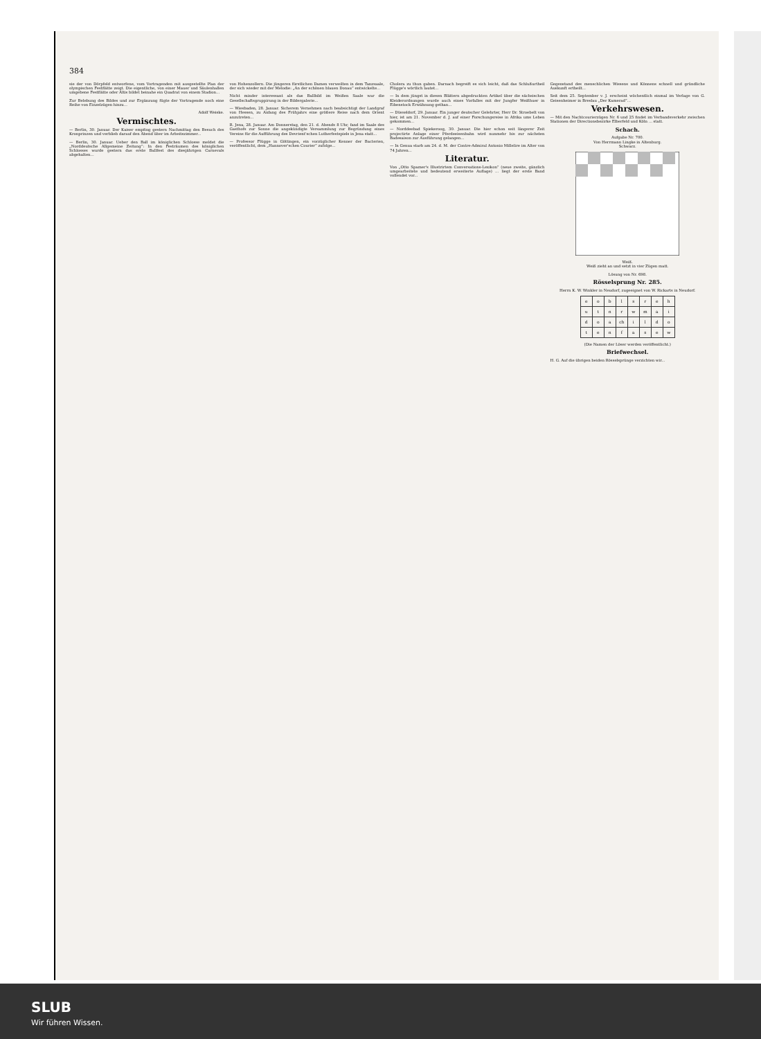384
sie der von Dörpfeld entworfene, vom Vortragenden mit ausgestellte Plan der olympischen Festflätte zeigt. Die eigentliche, von einer Mauer und Säulenhallen umgebene Festflätte oder Altis bildet beinahe ein Quadrat von einem Stadion...
Zur Belebung des Bildes und zur Ergänzung fügte der Vortragende noch eine Reihe von Einzelzügen hinzu...
Adolf Weiske.
Vermischtes.
— Berlin, 30. Januar. Der Kaiser empfing gestern Nachmittag den Besuch des Kronprinzen und verblieb darauf den Abend über im Arbeitszimmer...
— Berlin, 30. Januar. Ueber den Ball im königlichen Schlosse meldet die „Norddeutsche Allgemeine Zeitung“: In den Festräumen des königlichen Schlosses wurde gestern das erste Ballfest des diesjährigen Carnevals abgehalten...
von Hohenzollern. Die jüngeren fürstlichen Damen verweilten in dem Tanzsaale, der sich wieder mit der Melodie: „An der schönen blauen Donau“ entwickelte...
Nicht minder interessant als das Ballbild im Weißen Saale war die Gesellschaftsgruppirung in der Bildergalerie...
— Wiesbaden, 28. Januar. Sicherem Vernehmen nach beabsichtigt der Landgraf von Hessen, zu Anfang des Frühjahrs eine größere Reise nach dem Orient anzutreten...
R. Jena, 28. Januar. Am Donnerstag, den 21. d. Abends 8 Uhr, fand im Saale des Gasthofs zur Sonne die angekündigte Versammlung zur Begründung eines Vereins für die Aufführung des Devrient'schen Lutherfestspiels in Jena statt...
— Professor Flügge in Göttingen, ein vorzüglicher Kenner der Bacterien, veröffentlicht, dem „Hannover'schen Courier“ zufolge...
Cholera zu thun gaben. Darnach begreift es sich leicht, daß das Schlußurtheil Flügge's wörtlich lautet...
— In dem jüngst in diesen Blättern abgedruckten Artikel über die sächsischen Kleiderordnungen wurde auch eines Vorfalles mit der Jungfer Weißhuer in Eibenstock Erwähnung gethan...
— Düsseldorf, 29. Januar. Ein junger deutscher Gelehrter, Herr Dr. Stroebelt von hier, ist am 21. November d. J. auf einer Forschungsreise in Afrika ums Leben gekommen...
— Norddeebad Spiekeroog, 30. Januar. Die hier schon seit längerer Zeit projectirte Anlage einer Pferdeeisenbahn wird nunmehr bis zur nächsten Badesaison zur Ausführung gelangen...
— In Genua starb am 24. d. M. der Contre-Admiral Antonio Millelire im Alter von 74 Jahren...
Literatur.
Von „Otto Spamer's Illustrirtem Conversations-Lexikon“ (neue zweite, gänzlich umgearbeitete und bedeutend erweiterte Auflage) ... liegt der erste Band vollendet vor...
Gegenstand des menschlichen Wissens und Könnens schnell und gründliche Auskunft ertheilt...
Seit dem 25. September v. J. erscheint wöchentlich einmal im Verlage von G. Geisenheimer in Breslau „Der Kamerad“...
Verkehrswesen.
— Mit den Nachtcourierzügen Nr. 6 und 25 findet im Verbandsverkehr zwischen Stationen der Directionsbezirke Elberfeld und Köln ... statt.
Schach.
Aufgabe Nr. 700.
Von Herrmann Lingke in Altenburg.
Schwarz.
Weiß.
Weiß zieht an und setzt in vier Zügen matt.
Lösung von Nr. 698.
Rösselsprung Nr. 285.
Herrn K. W. Winkler in Neudorf, zugeeignet von W. Rickarts in Neudorf.
| e | o | b | l | s | r | e | h |
| u | t | n | r | w | m | a | i |
| d | o | a | ch | i | l | d | o |
| t | e | n | f | a | s | e | w |
(Die Namen der Löser werden veröffentlicht.)
Briefwechsel.
H. G. Auf die übrigen beiden Rösselsprünge verzichten wir...
SLUB
Wir führen Wissen.